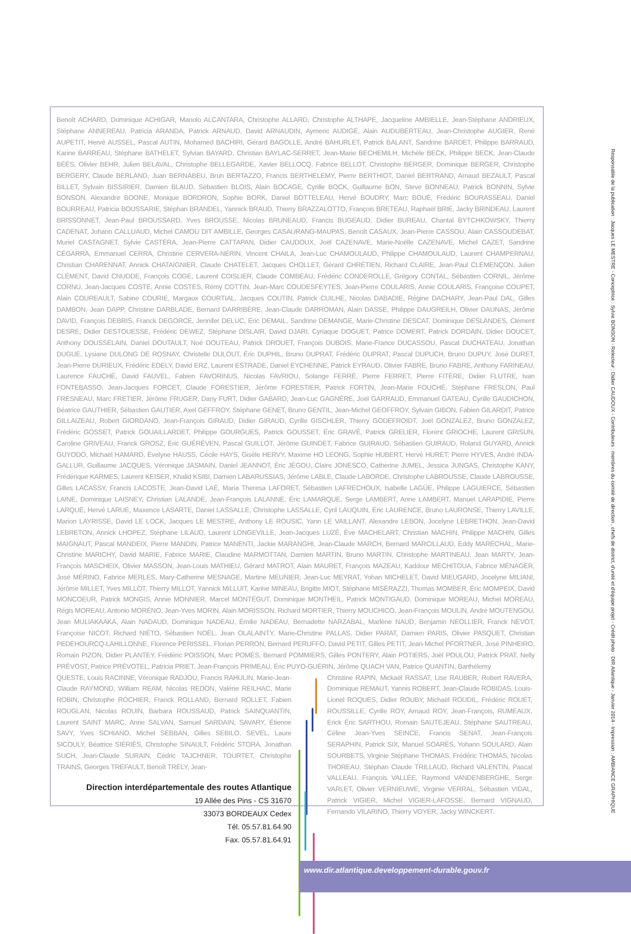Benoît ACHARD, Dominique ACHIGAR, Manolo ALCANTARA, Christophe ALLARD, Christophe ALTHAPE, Jacqueline AMBIELLE, Jean-Stéphane ANDRIEUX, Stéphane ANNEREAU, Patricia ARANDA, Patrick ARNAUD, David ARNAUDIN, Aymeric AUDIGÉ, Alain AUDUBERTEAU, Jean-Christophe AUGIER, René AUPETIT, Hervé AUSSEL, Pascal AUTIN, Mohamed BACHIRI, Gérard BAGOLLE, André BAHURLET, Patrick BALANT, Sandrine BARDET, Philippe BARRAUD, Karine BARREAU, Stéphane BATHELET, Sylvian BAYARD, Christian BAYLAC-SERRET, Jean-Marie BECHEMILH, Michèle BECK, Philippe BECK, Jean-Claude BÉÈS, Olivier BEHR, Julien BELAVAL, Christophe BELLEGARDE, Xavier BELLOCQ, Fabrice BELLOT, Christophe BERGER, Dominique BERGER, Christophe BERGERY, Claude BERLAND, Juan BERNABEU, Brun BERTAZZO, Francis BERTHELEMY, Pierre BERTHIOT, Daniel BERTRAND, Arnaud BEZAULT, Pascal BILLET, Sylvain BISSIRIER, Damien BLAUD, Sébastien BLOIS, Alain BOCAGE, Cyrille BOCK, Guillaume BON, Steve BONNEAU, Patrick BONNIN, Sylvie BONSON, Alexandre BOONE, Monique BORDRON, Sophie BORK, Daniel BOTTELEAU, Hervé BOUDRY, Marc BOUÉ, Frédéric BOURASSEAU, Daniel BOURREAU, Patricia BOUSSARIE, Stéphan BRANDEL, Yannick BRAUD, Thierry BRAZZALOTTO, François BRETEAU, Raphaël BRIE, Jacky BRINDEAU, Laurent BRISSONNET, Jean-Paul BROUSSARD, Yves BROUSSE, Nicolas BRUNEAUD, Francis BUGEAUD, Didier BUREAU, Chantal BYTCHKOWSKY, Thierry CADENAT, Johann CALLUAUD, Michel CAMOU DIT AMBILLE, Georges CASAURANG-MAUPAS, Benoît CASAUX, Jean-Pierre CASSOU, Alain CASSOUDEBAT, Muriel CASTAGNET, Sylvie CASTÉRA, Jean-Pierre CATTAPAN, Didier CAUDOUX, Joël CAZENAVE, Marie-Noëlle CAZENAVE, Michel CAZET, Sandrine CÉGARRA, Emmanuel CERRA, Christine CERVERA-NÉRIN, Vincent CHAILA, Jean-Luc CHAMOULAUD, Philippe CHAMOULAUD, Laurent CHAMPERNAU, Christian CHARENNAT, Annick CHATAIGNIER, Claude CHATELET, Jacques CHOLLET, Gérard CHRÉTIEN, Richard CLAIRE, Jean-Paul CLÉMENÇON, Julien CLÉMENT, David CNUDDE, François COGE, Laurent COISLIER, Claude COMBEAU, Frédéric CONDEROLLE, Grégory CONTAL, Sébastien CORNIL, Jérôme CORNU, Jean-Jacques COSTE, Annie COSTES, Rémy COTTIN, Jean-Marc COUDESFEYTES, Jean-Pierre COULARIS, Annie COULARIS, Françoise COUPET, Alain COUREAULT, Sabine COURIE, Margaux COURTIAL, Jacques COUTIN, Patrick CUILHE, Nicolas DABADIE, Régine DACHARY, Jean-Paul DAL, Gilles DAMBON, Jean DAPP, Christine DARBLADE, Bernard DARRIBÈRE, Jean-Claude DARROMAN, Alain DASSE, Philippe DAUGREILH, Olivier DAUNAS, Jérôme DAVID, François DEBRIS, Franck DEGORCE, Jennifer DELUC, Éric DEMAIL, Sandrine DEMANGE, Marie-Christine DESCAT, Dominique DESLANDES, Clément DESRE, Didier DESTOUESSE, Frédéric DEWEZ, Stéphane DISLAIR, David DJARI, Cyriaque DOGUET, Patrice DOMERT, Patrick DORDAIN, Didier DOUCET, Anthony DOUSSELAIN, Daniel DOUTAULT, Noé DOUTEAU, Patrick DROUET, François DUBOIS, Marie-France DUCASSOU, Pascal DUCHATEAU, Jonathan DUGUE, Lysiane DULONG DE ROSNAY, Christelle DULOUT, Éric DUPHIL, Bruno DUPRAT, Frédéric DUPRAT, Pascal DUPUCH, Bruno DUPUY, José DURET, Jean-Pierre DURIEUX, Frédéric EDELY, David ERZ, Laurent ESTRADE, Daniel EYCHENNE, Patrick EYRAUD, Olivier FABRE, Bruno FABRE, Anthony FARINEAU, Laurence FAUCHÉ, David FAUVEL, Fabien FAVORINUS, Nicolas FAVRIOU, Solange FERRÉ, Pierre FERRET, Pierre FITÈRE, Didier FLUTRE, Ivan FONTEBASSO, Jean-Jacques FORCET, Claude FORESTIER, Jérôme FORESTIER, Patrick FORTIN, Jean-Marie FOUCHÉ, Stéphane FRESLON, Paul FRESNEAU, Marc FRETIER, Jérôme FRUGER, Dany FURT, Didier GABARD, Jean-Luc GAGNÈRE, Joël GARRAUD, Emmanuel GATEAU, Cyrille GAUDICHON, Béatrice GAUTHIER, Sébastien GAUTIER, Axel GEFFROY, Stéphane GENET, Bruno GENTIL, Jean-Michel GEOFFROY, Sylvain GIBON, Fabien GILARDIT, Patrice GILLAIZEAU, Robert GIORDANO, Jean-François GIRAUD, Didier GIRAUD, Cyrille GISCHLER, Thierry GODEFROIDT, Joël GONZALEZ, Bruno GONZALEZ, Frédéric GOSSET, Patrick GOUAILLARDET, Philippe GOURGUES, Patrick GOUSSET, Éric GRAVÉ, Patrick GRELIER, Florent GRIOCHE, Laurent GRISUN, Caroline GRIVEAU, Franck GROSZ, Éric GUÉRÉVEN, Pascal GUILLOT, Jérôme GUINDET, Fabrice GUIRAUD, Sébastien GUIRAUD, Roland GUYARD, Annick GUYODO, Michaël HAMARD, Évelyne HAUSS, Cécile HAYS, Gisèle HERVY, Maxime HO LEONG, Sophie HUBERT, Hervé HURET, Pierre HYVES, André INDA-GALLUR, Guillaume JACQUES, Véronique JASMAIN, Daniel JEANNOT, Éric JÉGOU, Claire JONESCO, Catherine JUMEL, Jessica JUNGAS, Christophe KANY, Frédérique KARMES, Laurent KEISER, Khalid KSIBI, Damien LABARUSSIAS, Jérôme LABLE, Claude LABORDE, Christophe LABROUSSE, Claude LABROUSSE, Gilles LACASSY, Francis LACOSTE, Jean-David LAÉ, Maria Theresa LAFORET, Sébastien LAFRECHOUX, Isabelle LAGÜE, Philippe LAGUIERCE, Sébastien LAINE, Dominique LAISNEY, Christian LALANDE, Jean-François LALANNE, Éric LAMARQUE, Serge LAMBERT, Anne LAMBERT, Manuel LARAPIDIE, Pierre LARQUÉ, Hervé LARUE, Maxence LASARTE, Daniel LASSALLE, Christophe LASSALLE, Cyril LAUQUIN, Éric LAURENCE, Bruno LAURONSE, Thierry LAVILLE, Marion LAYRISSE, David LE LOCK, Jacques LE MESTRE, Anthony LE ROUSIC, Yann LE VAILLANT, Alexandre LEBON, Jocelyne LEBRETHON, Jean-David LEBRETON, Annick LHOPEZ, Stéphane LILAUD, Laurent LONGEVILLE, Jean-Jacques LUZÉ, Ève MACHELART, Christian MACHIN, Philippe MACHIN, Gilles MAIGNAUT, Pascal MANDEIX, Pierre MANDIN, Patrice MANENTI, Jackie MARANGHI, Jean-Claude MARCH, Bernard MARCILLAUD, Eddy MARÉCHAL, Marie-Christine MARICHY, David MARIE, Fabrice MARIE, Claudine MARMOTTAN, Damien MARTIN, Bruno MARTIN, Christophe MARTINEAU, Jean MARTY, Jean-François MASCHEIX, Olivier MASSON, Jean-Louis MATHIEU, Gérard MATROT, Alain MAURET, François MAZEAU, Kaddour MECHITOUA, Fabrice MÉNAGER, José MÉRINO, Fabrice MERLES, Mary-Catherine MESNAGE, Martine MEUNIER, Jean-Luc MEYRAT, Yohan MICHELET, David MIEUGARD, Jocelyne MILIANI, Jérôme MILLET, Yves MILLOT, Thierry MILLOT, Yannick MILLUIT, Karine MINEAU, Brigitte MIOT, Stéphane MISÉRAZZI, Thomas MOMBER, Éric MOMPEIX, David MONCOEUR, Patrick MONGIS, Annie MONNIER, Marcel MONTÉGUT, Dominique MONTHEIL, Patrick MONTIGAUD, Dominique MOREAU, Michel MOREAU, Régis MOREAU, Antonio MORÉNO, Jean-Yves MORIN, Alain MORISSON, Richard MORTIER, Thierry MOUCHICO, Jean-François MOULIN, André MOUTENGOU, Jean MULIAKAAKA, Alain NADAUD, Dominique NADEAU, Émilie NADEAU, Bernadette NARZABAL, Marlène NAUD, Benjamin NEOLLIER, Franck NEVOT, Françoise NICOT, Richard NIÉTO, Sébastien NOËL, Jean OLALAINTY, Marie-Christine PALLAS, Didier PARAT, Damien PARIS, Olivier PASQUET, Christian PEDEHOURCQ-LAHILLONNE, Florence PERISSEL, Florian PERRON, Bernard PERUFFO, David PETIT, Gilles PETIT, Jean-Michel PFORTNER, José PINHEIRO, Romain PIZON, Didier PLANTEY, Frédéric POISSON, Marc POMÈS, Bernard POMMIERS, Gilles PONTERY, Alain POTIERS, Joël POULOU, Patrick PRAT, Nelly PRÉVOST, Patrice PRÉVOTEL, Patricia PRIET, Jean-François PRIMEAU, Éric PUYO-GUÉRIN, Jérôme QUACH VAN, Patrice QUANTIN, Barthélemy
QUESTE, Louis RACINNE, Véronique RADJOU, Francis RAHULIN, Marie-Jean-Claude RAYMOND, William REAM, Nicolas REDON, Valérie REILHAC, Marie ROBIN, Christophe ROCHIER, Franck ROLLAND, Bernard ROLLET, Fabien ROUGLAN, Nicolas ROUIN, Barbara ROUSSAUD, Patrick SAINQUANTIN, Laurent SAINT MARC, Anne SALVAN, Samuel SARDAIN, SAVARY, Étienne SAVY, Yves SCHIANO, Michel SEBBAN, Gilles SEBILO, SEVEL, Laure SICOULY, Béatrice SIÉRIÈS, Christophe SINAULT, Frédéric STORA, Jonathan SUCH, Jean-Claude SURAIN, Cédric TAJCHNER, TOURTET, Christophe TRAINS, Georges TREFAULT, Benoît TRÉLY, Jean-
Direction interdépartementale des routes Atlantique
19 Allée des Pins - CS 31670
33073 BORDEAUX Cedex
Tél. 05.57.81.64.90
Fax. 05.57.81.64.91
Christine RAPIN, Mickaël RASSAT, Lise RAUBER, Robert RAVERA, Dominique REMAUT, Yannis ROBERT, Jean-Claude ROBIDAS, Louis-Lionel ROQUES, Didier ROUBY, Michaël ROUDIL, Frédéric ROUET, ROUSSILLE, Cyrille ROY, Arnaud ROY, Jean-François, RUMEAUX, Erick Éric SARTHOU, Romain SAUTEJEAU, Stéphane SAUTREAU, Céline Jean-Yves SEINCE, Francis SENAT, Jean-François SERAPHIN, Patrick SIX, Manuel SOARÈS, Yohann SOULARD, Alain SOURBETS, Virginie Stéphane THOMAS, Frédéric THOMAS, Nicolas THOREAU, Stéphan Claude TRILLAUD, Richard VALENTIN, Pascal VALLEAU, François VALLÉE, Raymond VANDENBERGHE, Serge VARLET, Olivier VERNIEUWE, Virginie VERRAL, Sébastien VIDAL, Patrick VIGIER, Michel VIGIER-LAFOSSE, Bernard VIGNAUD, Fernando VILARINO, Thierry VOYER, Jacky WINCKERT.
Responsable de la publication : Jacques LE MESTRE - Conceptrice : Sylvie BONSON - Relecteur : Didier CAUDOUX - Contributeurs : membres du comité de direction , chefs de district, d'unité et d'équipe projet - Crédit photo : DIR Atlantique - Janvier 2014 - Impression : AMBIANCE GRAPHIQUE
www.dir.atlantique.developpement-durable.gouv.fr